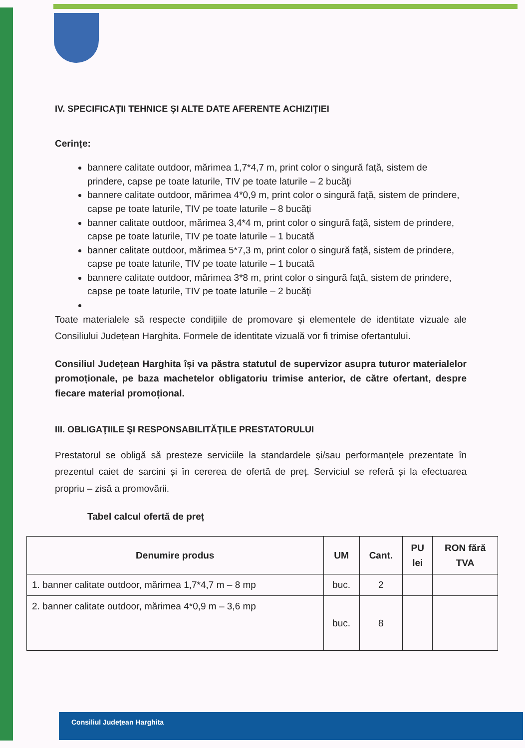IV. SPECIFICAŢII TEHNICE ŞI ALTE DATE AFERENTE ACHIZIŢIEI
Cerințe:
bannere calitate outdoor, mărimea 1,7*4,7 m, print color o singură față, sistem de prindere, capse pe toate laturile, TIV pe toate laturile – 2 bucăţi
bannere calitate outdoor, mărimea 4*0,9 m, print color o singură față, sistem de prindere, capse pe toate laturile, TIV pe toate laturile – 8 bucăți
banner calitate outdoor, mărimea 3,4*4 m, print color o singură față, sistem de prindere, capse pe toate laturile, TIV pe toate laturile – 1 bucată
banner calitate outdoor, mărimea 5*7,3 m, print color o singură față, sistem de prindere, capse pe toate laturile, TIV pe toate laturile – 1 bucată
bannere calitate outdoor, mărimea 3*8 m, print color o singură față, sistem de prindere, capse pe toate laturile, TIV pe toate laturile – 2 bucăţi
Toate materialele să respecte condițiile de promovare și elementele de identitate vizuale ale Consiliului Județean Harghita. Formele de identitate vizuală vor fi trimise ofertantului.
Consiliul Județean Harghita își va păstra statutul de supervizor asupra tuturor materialelor promoționale, pe baza machetelor obligatoriu trimise anterior, de către ofertant, despre fiecare material promoțional.
III. OBLIGAŢIILE ŞI RESPONSABILITĂŢILE PRESTATORULUI
Prestatorul se obligă să presteze serviciile la standardele şi/sau performanţele prezentate în prezentul caiet de sarcini și în cererea de ofertă de preț. Serviciul se referă și la efectuarea propriu – zisă a promovării.
Tabel calcul ofertă de preț
| Denumire produs | UM | Cant. | PU lei | RON fără TVA |
| --- | --- | --- | --- | --- |
| 1. banner calitate outdoor, mărimea 1,7*4,7 m – 8 mp | buc. | 2 | | |
| 2. banner calitate outdoor, mărimea 4*0,9 m – 3,6 mp | buc. | 8 | | |
Consiliul Judeţean Harghita